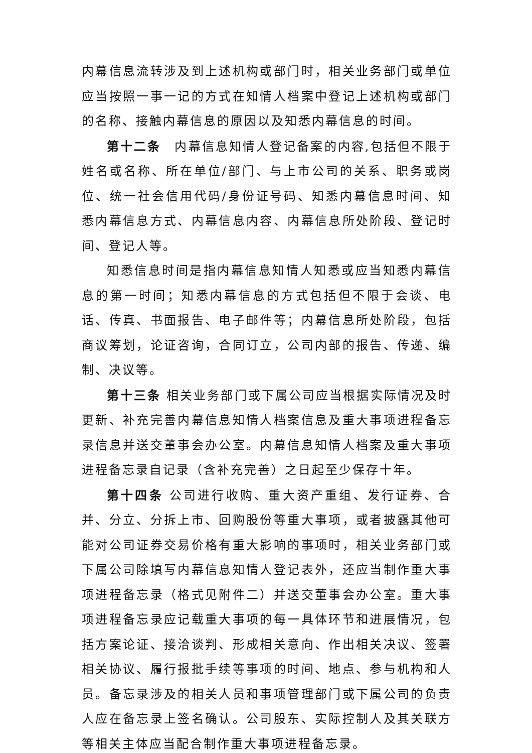内幕信息流转涉及到上述机构或部门时，相关业务部门或单位应当按照一事一记的方式在知情人档案中登记上述机构或部门的名称、接触内幕信息的原因以及知悉内幕信息的时间。
第十二条　内幕信息知情人登记备案的内容,包括但不限于姓名或名称、所在单位/部门、与上市公司的关系、职务或岗位、统一社会信用代码/身份证号码、知悉内幕信息时间、知悉内幕信息方式、内幕信息内容、内幕信息所处阶段、登记时间、登记人等。
知悉信息时间是指内幕信息知情人知悉或应当知悉内幕信息的第一时间；知悉内幕信息的方式包括但不限于会谈、电话、传真、书面报告、电子邮件等；内幕信息所处阶段，包括商议筹划，论证咨询，合同订立，公司内部的报告、传递、编制、决议等。
第十三条 相关业务部门或下属公司应当根据实际情况及时更新、补充完善内幕信息知情人档案信息及重大事项进程备忘录信息并送交董事会办公室。内幕信息知情人档案及重大事项进程备忘录自记录（含补充完善）之日起至少保存十年。
第十四条 公司进行收购、重大资产重组、发行证券、合并、分立、分拆上市、回购股份等重大事项，或者披露其他可能对公司证券交易价格有重大影响的事项时，相关业务部门或下属公司除填写内幕信息知情人登记表外，还应当制作重大事项进程备忘录（格式见附件二）并送交董事会办公室。重大事项进程备忘录应记载重大事项的每一具体环节和进展情况，包括方案论证、接洽谈判、形成相关意向、作出相关决议、签署相关协议、履行报批手续等事项的时间、地点、参与机构和人员。备忘录涉及的相关人员和事项管理部门或下属公司的负责人应在备忘录上签名确认。公司股东、实际控制人及其关联方等相关主体应当配合制作重大事项进程备忘录。